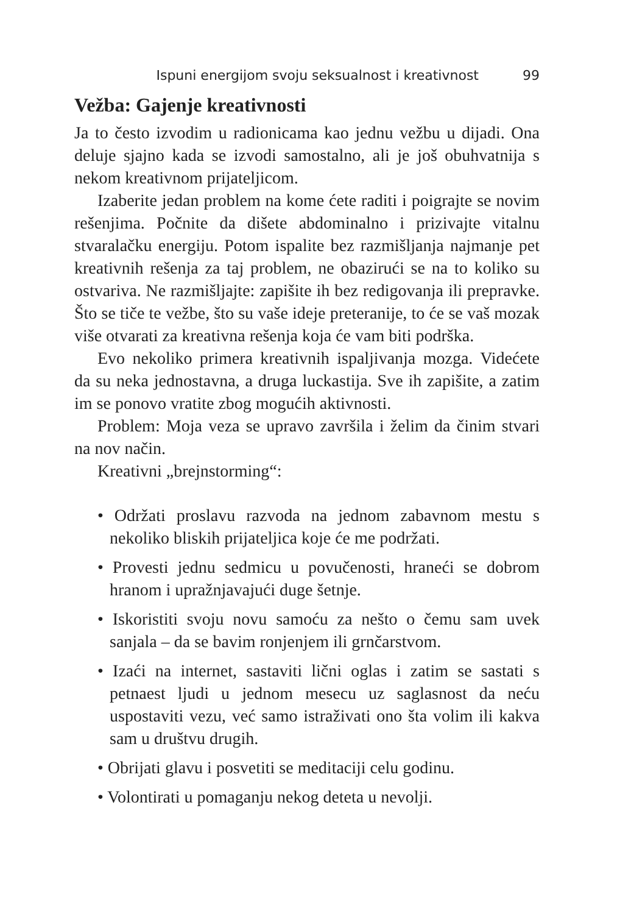Ispuni energijom svoju seksualnost i kreativnost 99
Vežba: Gajenje kreativnosti
Ja to često izvodim u radionicama kao jednu vežbu u dijadi. Ona deluje sjajno kada se izvodi samostalno, ali je još obuhvatnija s nekom kreativnom prijateljicom.
Izaberite jedan problem na kome ćete raditi i poigrajte se novim rešenjima. Počnite da dišete abdominalno i prizivajte vitalnu stvaralačku energiju. Potom ispalite bez razmišljanja najmanje pet kreativnih rešenja za taj problem, ne obazirući se na to koliko su ostvariva. Ne razmišljajte: zapišite ih bez redigovanja ili prepravke. Što se tiče te vežbe, što su vaše ideje preteranije, to će se vaš mozak više otvarati za kreativna rešenja koja će vam biti podrška.
Evo nekoliko primera kreativnih ispaljivanja mozga. Videćete da su neka jednostavna, a druga luckastija. Sve ih zapišite, a zatim im se ponovo vratite zbog mogućih aktivnosti.
Problem: Moja veza se upravo završila i želim da činim stvari na nov način.
Kreativni „brejnstorming“:
• Održati proslavu razvoda na jednom zabavnom mestu s nekoliko bliskih prijateljica koje će me podržati.
• Provesti jednu sedmicu u povučenosti, hraneći se dobrom hranom i upražnjavajući duge šetnje.
• Iskoristiti svoju novu samoću za nešto o čemu sam uvek sanjala – da se bavim ronjenjem ili grnčarstvom.
• Izaći na internet, sastaviti lični oglas i zatim se sastati s petnaest ljudi u jednom mesecu uz saglasnost da neću uspostaviti vezu, već samo istraživati ono šta volim ili kakva sam u društvu drugih.
• Obrijati glavu i posvetiti se meditaciji celu godinu.
• Volontirati u pomaganju nekog deteta u nevolji.